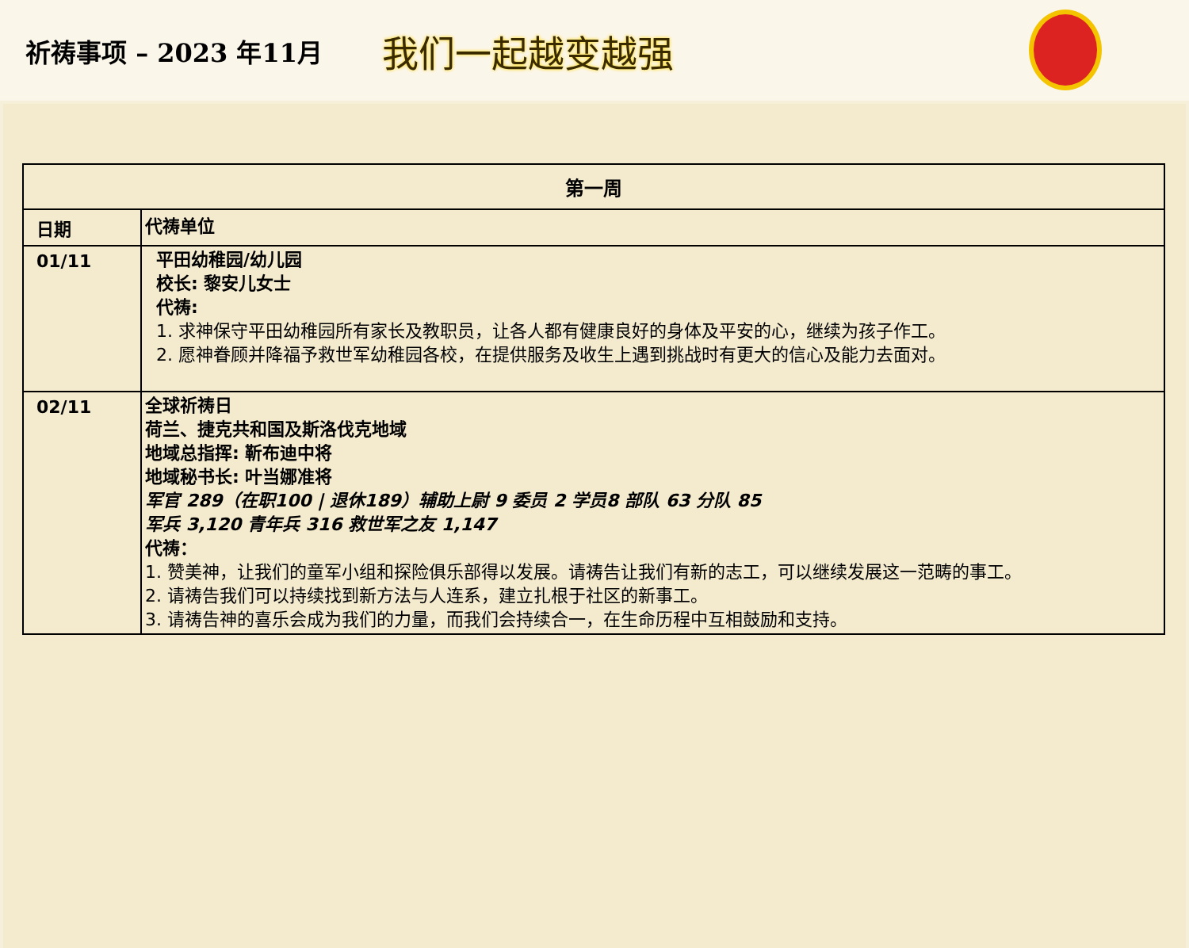祈祷事项 – 2023 年11月
我们一起越变越强
| 第一周 | |
| --- | --- |
| 日期 | 代祷单位 |
| 01/11 | 平田幼稚园/幼儿园 校长: 黎安儿女士 代祷: 1. 求神保守平田幼稚园所有家长及教职员，让各人都有健康良好的身体及平安的心，继续为孩子作工。 2. 愿神眷顾并降福予救世军幼稚园各校，在提供服务及收生上遇到挑战时有更大的信心及能力去面对。 |
| 02/11 | 全球祈祷日 荷兰、捷克共和国及斯洛伐克地域 地域总指挥: 靳布迪中将 地域秘书长: 叶当娜准将 军官 289（在职100 / 退休189）辅助上尉 9 委员 2 学员8 部队 63 分队 85 军兵 3,120 青年兵 316 救世军之友 1,147 代祷： 1. 赞美神，让我们的童军小组和探险俱乐部得以发展。请祷告让我们有新的志工，可以继续发展这一范畴的事工。 2. 请祷告我们可以持续找到新方法与人连系，建立扎根于社区的新事工。 3. 请祷告神的喜乐会成为我们的力量，而我们会持续合一，在生命历程中互相鼓励和支持。 |